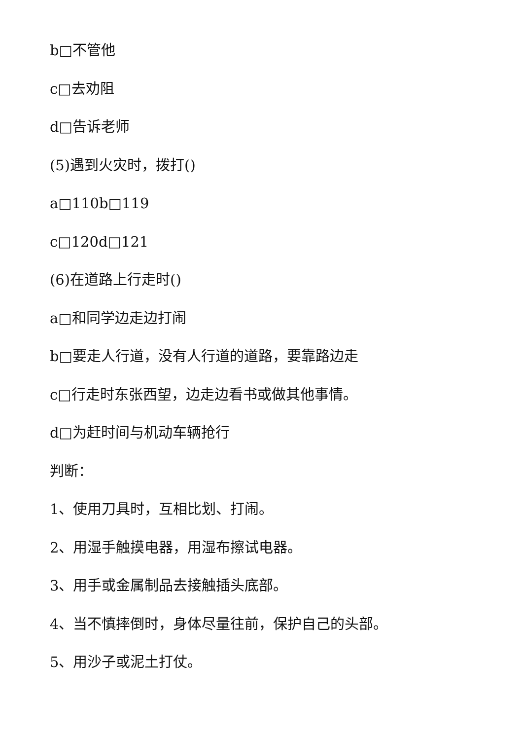b□不管他
c□去劝阻
d□告诉老师
(5)遇到火灾时，拨打()
a□110b□119
c□120d□121
(6)在道路上行走时()
a□和同学边走边打闹
b□要走人行道，没有人行道的道路，要靠路边走
c□行走时东张西望，边走边看书或做其他事情。
d□为赶时间与机动车辆抢行
判断：
1、使用刀具时，互相比划、打闹。
2、用湿手触摸电器，用湿布擦试电器。
3、用手或金属制品去接触插头底部。
4、当不慎摔倒时，身体尽量往前，保护自己的头部。
5、用沙子或泥土打仗。